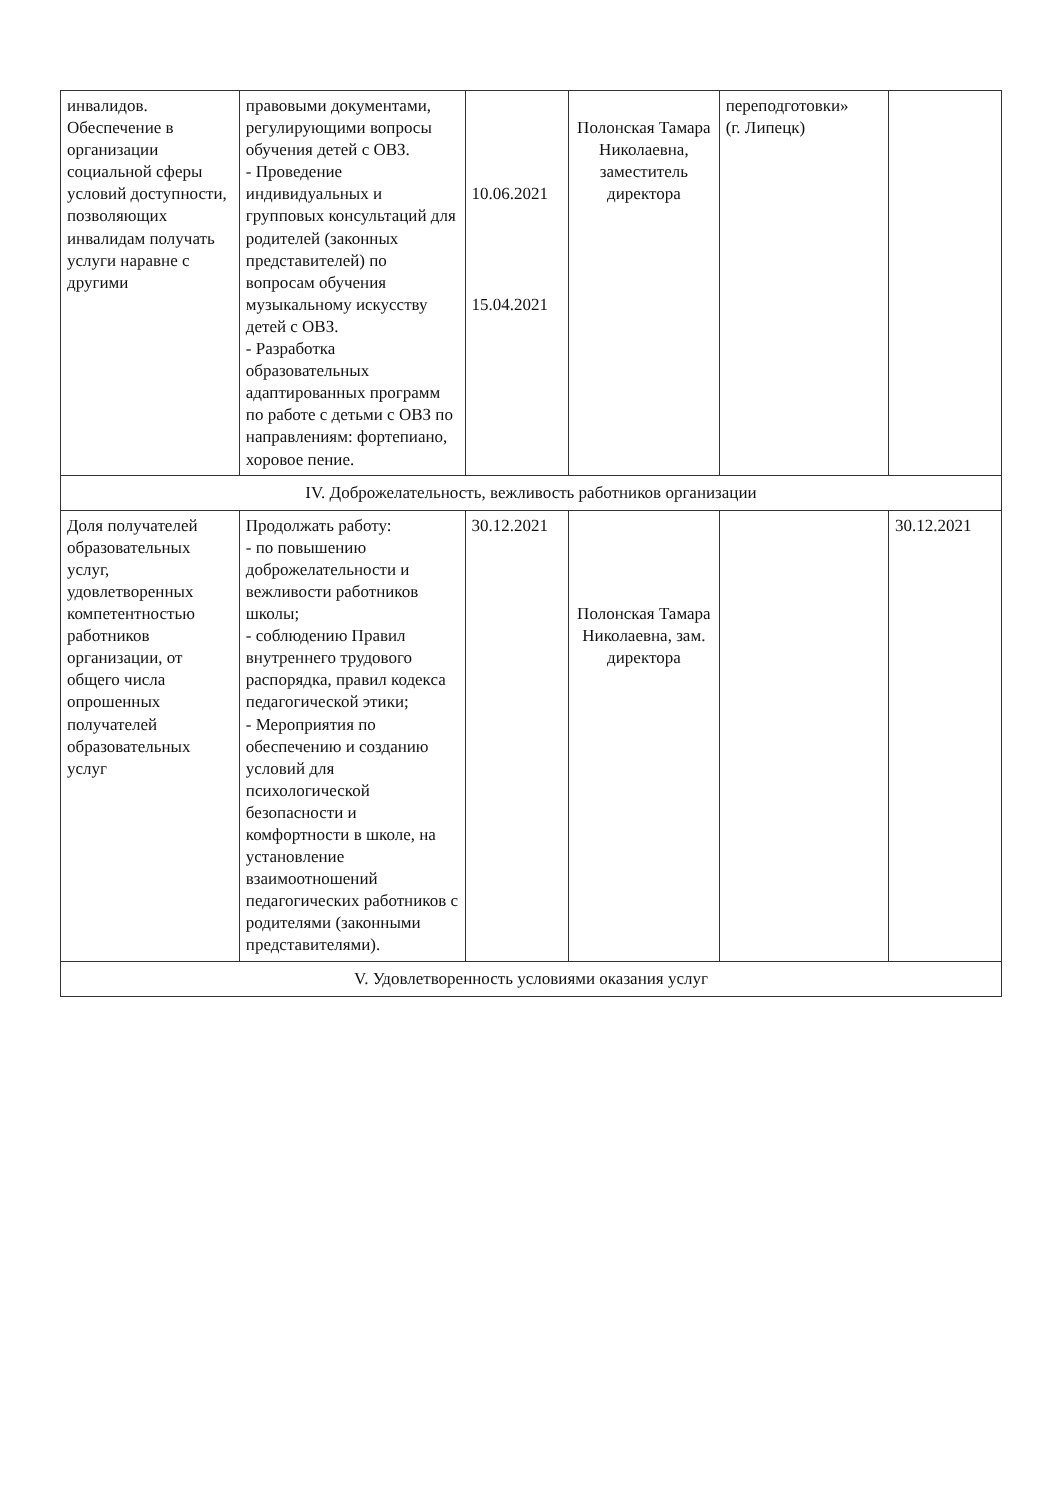| инвалидов. Обеспечение в организации социальной сферы условий доступности, позволяющих инвалидам получать услуги наравне с другими | правовыми документами, регулирующими вопросы обучения детей с ОВЗ. - Проведение индивидуальных и групповых консультаций для родителей (законных представителей) по вопросам обучения музыкальному искусству детей с ОВЗ. - Разработка образовательных адаптированных программ по работе с детьми с ОВЗ по направлениям: фортепиано, хоровое пение. | 10.06.2021 15.04.2021 | Полонская Тамара Николаевна, заместитель директора | переподготовки» (г. Липецк) | |
| IV. Доброжелательность, вежливость работников организации | | | | | |
| Доля получателей образовательных услуг, удовлетворенных компетентностью работников организации, от общего числа опрошенных получателей образовательных услуг | Продолжать работу: - по повышению доброжелательности и вежливости работников школы; - соблюдению Правил внутреннего трудового распорядка, правил кодекса педагогической этики; - Мероприятия по обеспечению и созданию условий для психологической безопасности и комфортности в школе, на установление взаимоотношений педагогических работников с родителями (законными представителями). | 30.12.2021 | Полонская Тамара Николаевна, зам. директора | | 30.12.2021 |
| V. Удовлетворенность условиями оказания услуг | | | | | |